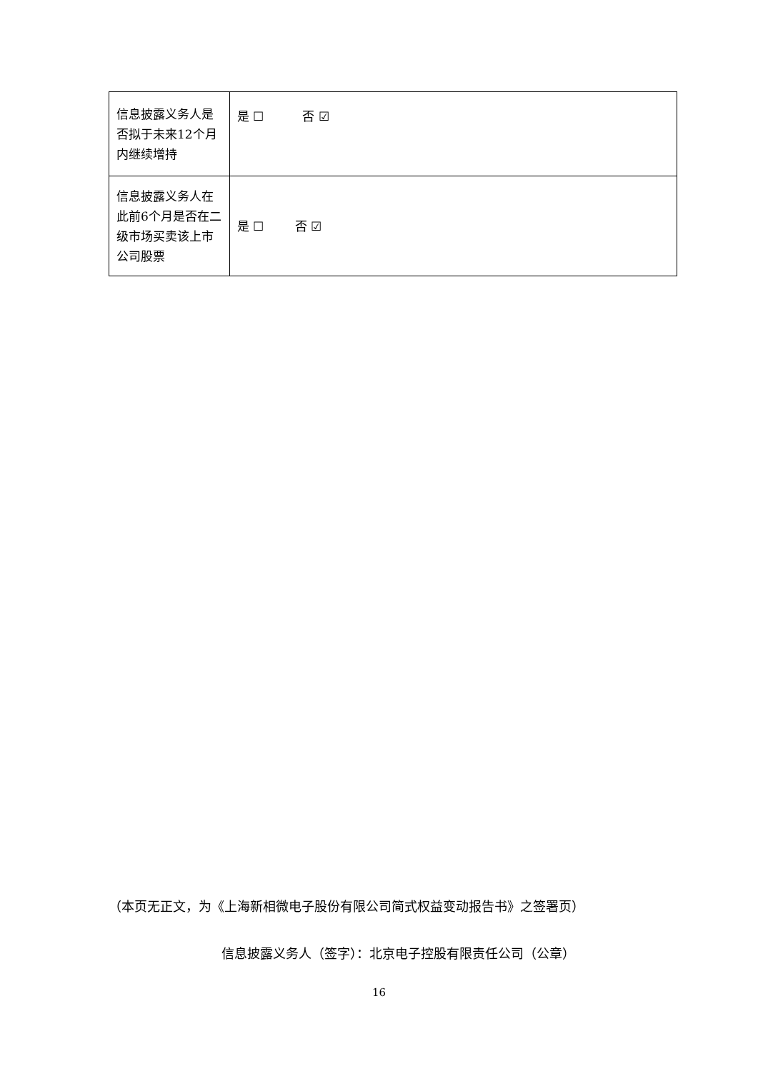| 信息披露义务人是否拟于未来12个月内继续增持 | 是 ☐ 否 ☑ |
| 信息披露义务人在此前6个月是否在二级市场买卖该上市公司股票 | 是 ☐ 否 ☑ |
（本页无正文，为《上海新相微电子股份有限公司简式权益变动报告书》之签署页）
信息披露义务人（签字）：北京电子控股有限责任公司（公章）
16